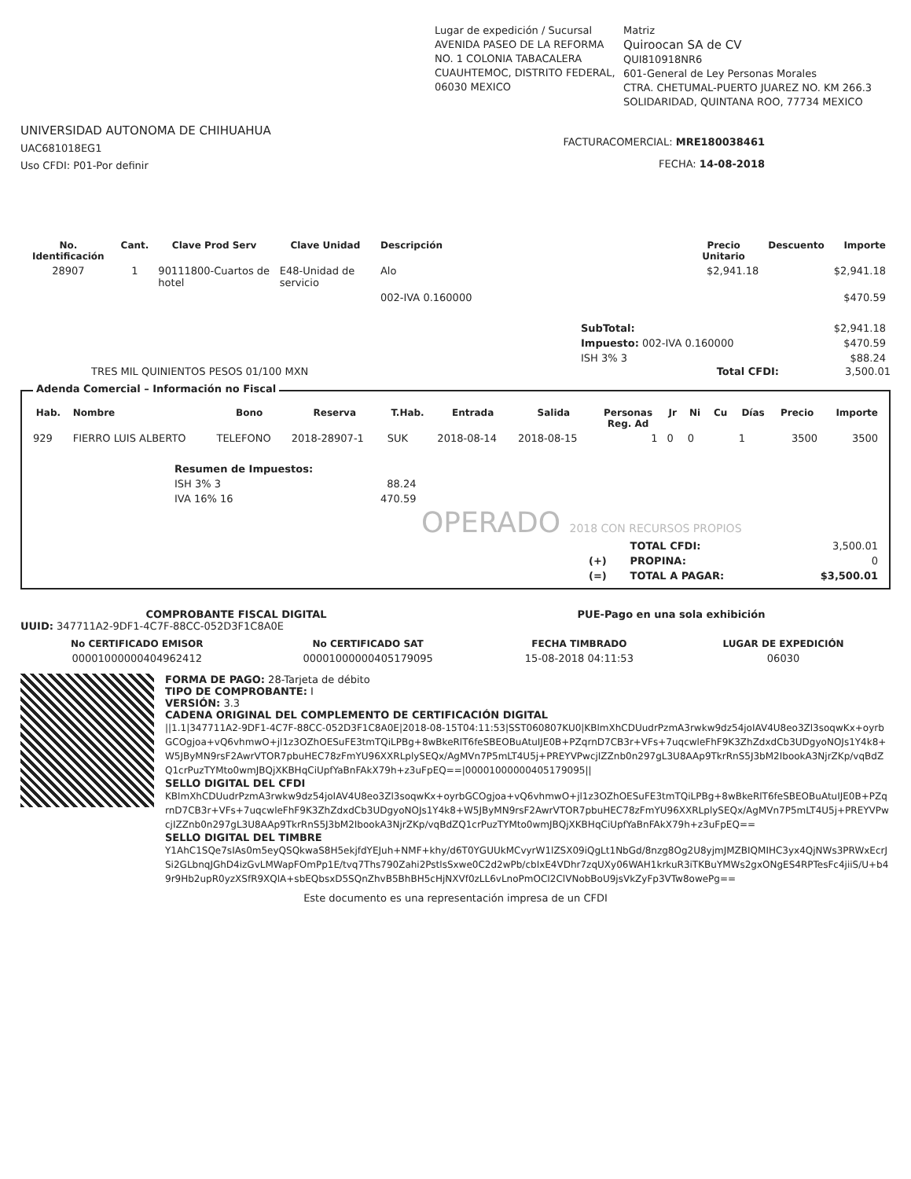Lugar de expedición / Sucursal
AVENIDA PASEO DE LA REFORMA NO. 1 COLONIA TABACALERA CUAUHTEMOC, DISTRITO FEDERAL, 06030 MEXICO
Matriz
Quiroocan SA de CV
QUI810918NR6
601-General de Ley Personas Morales
CTRA. CHETUMAL-PUERTO JUAREZ NO. KM 266.3 SOLIDARIDAD, QUINTANA ROO, 77734 MEXICO
UNIVERSIDAD AUTONOMA DE CHIHUAHUA
UAC681018EG1
Uso CFDI: P01-Por definir
FACTURACOMERCIAL: MRE180038461
FECHA: 14-08-2018
| No. Identificación | Cant. | Clave Prod Serv | Clave Unidad | Descripción | Precio Unitario | Descuento | Importe |
| --- | --- | --- | --- | --- | --- | --- | --- |
| 28907 | 1 | 90111800-Cuartos de hotel | E48-Unidad de servicio | Alo | $2,941.18 | | $2,941.18 |
| | | | | 002-IVA 0.160000 | | | $470.59 |
| SubTotal: | $2,941.18 |
| Impuesto: 002-IVA 0.160000 | $470.59 |
| ISH 3% 3 | $88.24 |
TRES MIL QUINIENTOS PESOS 01/100 MXN Total CFDI: 3,500.01
Adenda Comercial – Información no Fiscal
| Hab. | Nombre | Bono | Reserva | T.Hab. | Entrada | Salida | Personas Reg. Ad | Jr | Ni | Cu | Días | Precio | Importe |
| --- | --- | --- | --- | --- | --- | --- | --- | --- | --- | --- | --- | --- | --- |
| 929 | FIERRO LUIS ALBERTO | TELEFONO | 2018-28907-1 | SUK | 2018-08-14 | 2018-08-15 | 1 | 0 | 0 | | 1 | 3500 | 3500 |
| Resumen de Impuestos: | |
| ISH 3% 3 | 88.24 |
| IVA 16% 16 | 470.59 |
OPERADO 2018 CON RECURSOS PROPIOS
| | TOTAL CFDI: | 3,500.01 |
| (+) | PROPINA: | 0 |
| (=) | TOTAL A PAGAR: | $3,500.01 |
COMPROBANTE FISCAL DIGITAL PUE-Pago en una sola exhibición
UUID: 347711A2-9DF1-4C7F-88CC-052D3F1C8A0E
| No CERTIFICADO EMISOR | No CERTIFICADO SAT | FECHA TIMBRADO | LUGAR DE EXPEDICIÓN |
| --- | --- | --- | --- |
| 00001000000404962412 | 00001000000405179095 | 15-08-2018 04:11:53 | 06030 |
FORMA DE PAGO: 28-Tarjeta de débito
TIPO DE COMPROBANTE: I
VERSIÓN: 3.3
CADENA ORIGINAL DEL COMPLEMENTO DE CERTIFICACIÓN DIGITAL
||1.1|347711A2-9DF1-4C7F-88CC-052D3F1C8A0E|2018-08-15T04:11:53|SST060807KU0|KBlmXhCDUudrPzmA3rwkw9dz54joIAV4U8eo3Zl3soqwKx+oyrbGCOgjoa+vQ6vhmwO+jl1z3OZhOESuFE3tmTQiLPBg+8wBkeRlT6feSBEOBuAtuIJE0B+PZqrnD7CB3r+VFs+7uqcwleFhF9K3ZhZdxdCb3UDgyoNOJs1Y4k8+W5JByMN9rsF2AwrVTOR7pbuHEC78zFmYU96XXRLplySEQx/AgMVn7P5mLT4U5j+PREYVPwcjIZZnb0n297gL3U8AAp9TkrRnS5J3bM2IbookA3NjrZKp/vqBdZQ1crPuzTYMto0wmJBQjXKBHqCiUpfYaBnFAkX79h+z3uFpEQ==|00001000000405179095||
SELLO DIGITAL DEL CFDI
KBlmXhCDUudrPzmA3rwkw9dz54joIAV4U8eo3Zl3soqwKx+oyrbGCOgjoa+vQ6vhmwO+jl1z3OZhOESuFE3tmTQiLPBg+8wBkeRlT6feSBEOBuAtuIJE0B+PZqrnD7CB3r+VFs+7uqcwleFhF9K3ZhZdxdCb3UDgyoNOJs1Y4k8+W5JByMN9rsF2AwrVTOR7pbuHEC78zFmYU96XXRLplySEQx/AgMVn7P5mLT4U5j+PREYVPwcjIZZnb0n297gL3U8AAp9TkrRnS5J3bM2IbookA3NjrZKp/vqBdZQ1crPuzTYMto0wmJBQjXKBHqCiUpfYaBnFAkX79h+z3uFpEQ==
SELLO DIGITAL DEL TIMBRE
Y1AhC1SQe7sIAs0m5eyQSQkwaS8H5ekjfdYEJuh+NMF+khy/d6T0YGUUkMCvyrW1lZSX09iQgLt1NbGd/8nzg8Og2U8yjmJMZBIQMIHC3yx4QjNWs3PRWxEcrJSi2GLbnqJGhD4izGvLMWapFOmPp1E/tvq7Ths790Zahi2PstlsSxwe0C2d2wPb/cbIxE4VDhr7zqUXy06WAH1krkuR3iTKBuYMWs2gxONgES4RPTesFc4jiiS/U+b49r9Hb2upR0yzXSfR9XQlA+sbEQbsxD5SQnZhvB5BhBH5cHjNXVf0zLL6vLnoPmOCI2ClVNobBoU9jsVkZyFp3VTw8owePg==
Este documento es una representación impresa de un CFDI